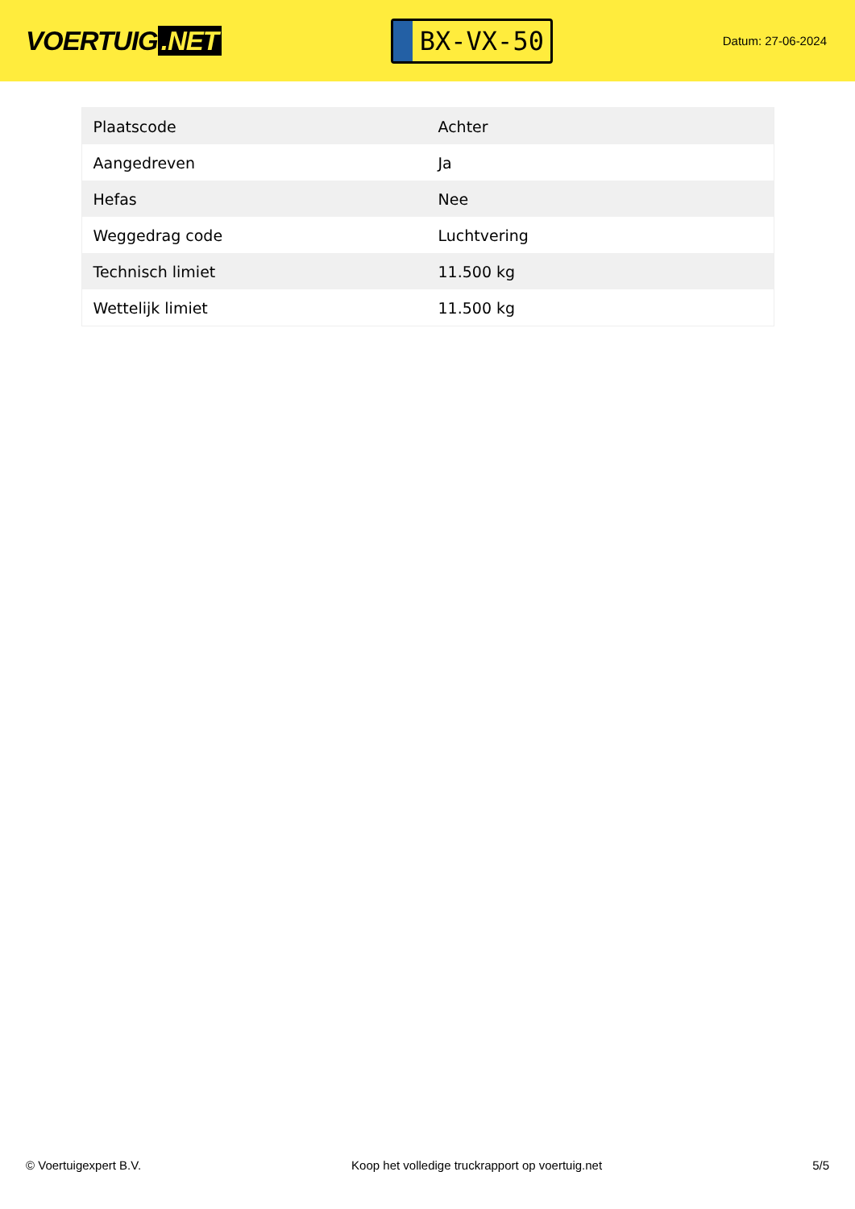VOERTUIG.NET
BX-VX-50
Datum: 27-06-2024
| Plaatscode | Achter |
| Aangedreven | Ja |
| Hefas | Nee |
| Weggedrag code | Luchtvering |
| Technisch limiet | 11.500 kg |
| Wettelijk limiet | 11.500 kg |
© Voertuigexpert B.V. Koop het volledige truckrapport op voertuig.net 5/5